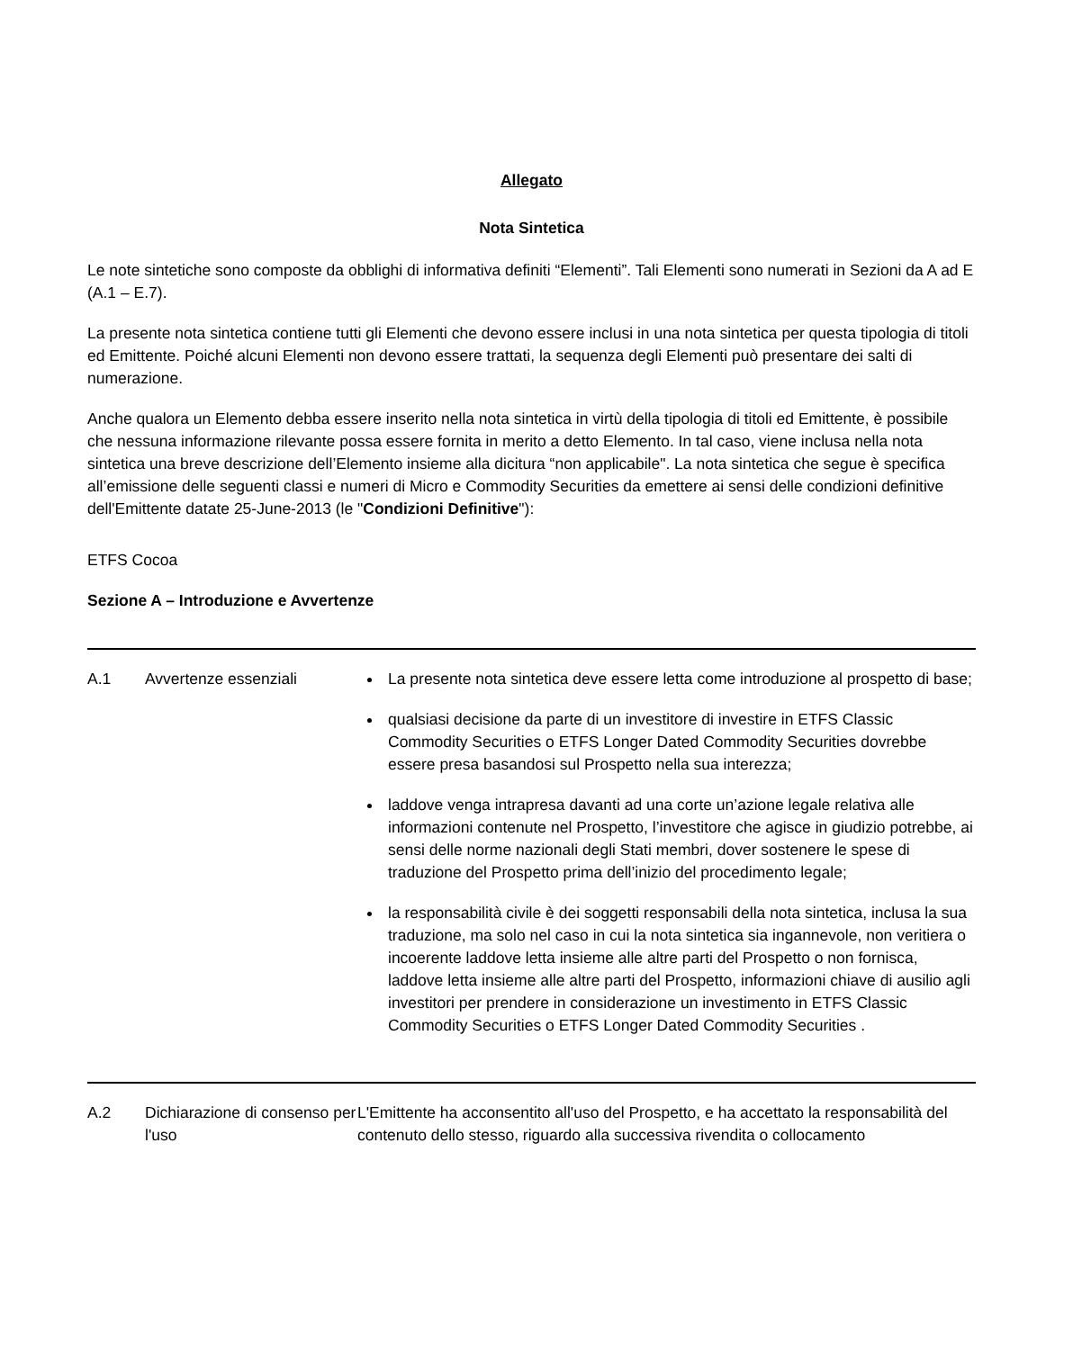Allegato
Nota Sintetica
Le note sintetiche sono composte da obblighi di informativa definiti “Elementi”. Tali Elementi sono numerati in Sezioni da A ad E (A.1 – E.7).
La presente nota sintetica contiene tutti gli Elementi che devono essere inclusi in una nota sintetica per questa tipologia di titoli ed Emittente. Poiché alcuni Elementi non devono essere trattati, la sequenza degli Elementi può presentare dei salti di numerazione.
Anche qualora un Elemento debba essere inserito nella nota sintetica in virtù della tipologia di titoli ed Emittente, è possibile che nessuna informazione rilevante possa essere fornita in merito a detto Elemento. In tal caso, viene inclusa nella nota sintetica una breve descrizione dell’Elemento insieme alla dicitura “non applicabile". La nota sintetica che segue è specifica all’emissione delle seguenti classi e numeri di Micro e Commodity Securities da emettere ai sensi delle condizioni definitive dell'Emittente datate 25-June-2013 (le "Condizioni Definitive"):
ETFS Cocoa
Sezione A – Introduzione e Avvertenze
| A.1 | Avvertenze essenziali | La presente nota sintetica deve essere letta come introduzione al prospetto di base; qualsiasi decisione da parte di un investitore di investire in ETFS Classic Commodity Securities o ETFS Longer Dated Commodity Securities dovrebbe essere presa basandosi sul Prospetto nella sua interezza; laddove venga intrapresa davanti ad una corte un’azione legale relativa alle informazioni contenute nel Prospetto, l’investitore che agisce in giudizio potrebbe, ai sensi delle norme nazionali degli Stati membri, dover sostenere le spese di traduzione del Prospetto prima dell’inizio del procedimento legale; la responsabilità civile è dei soggetti responsabili della nota sintetica, inclusa la sua traduzione, ma solo nel caso in cui la nota sintetica sia ingannevole, non veritiera o incoerente laddove letta insieme alle altre parti del Prospetto o non fornisca, laddove letta insieme alle altre parti del Prospetto, informazioni chiave di ausilio agli investitori per prendere in considerazione un investimento in ETFS Classic Commodity Securities o ETFS Longer Dated Commodity Securities . |
| A.2 | Dichiarazione di consenso per l'uso | L'Emittente ha acconsentito all'uso del Prospetto, e ha accettato la responsabilità del contenuto dello stesso, riguardo alla successiva rivendita o collocamento |